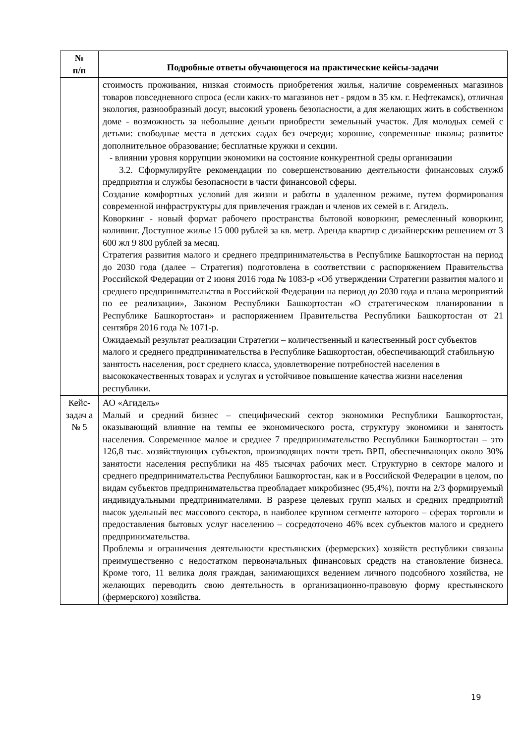| № п/п | Подробные ответы обучающегося на практические кейсы-задачи |
| --- | --- |
| | стоимость проживания, низкая стоимость приобретения жилья, наличие современных магазинов товаров повседневного спроса (если каких-то магазинов нет - рядом в 35 км. г. Нефтекамск), отличная экология, разнообразный досуг, высокий уровень безопасности, а для желающих жить в собственном доме - возможность за небольшие деньги приобрести земельный участок. Для молодых семей с детьми: свободные места в детских садах без очереди; хорошие, современные школы; развитое дополнительное образование; бесплатные кружки и секции. - влиянии уровня коррупции экономики на состояние конкурентной среды организации 3.2. Сформулируйте рекомендации по совершенствованию деятельности финансовых служб предприятия и службы безопасности в части финансовой сферы. Создание комфортных условий для жизни и работы в удаленном режиме, путем формирования современной инфраструктуры для привлечения граждан и членов их семей в г. Агидель. Коворкинг - новый формат рабочего пространства бытовой коворкинг, ремесленный коворкинг, коливинг. Доступное жилье 15 000 рублей за кв. метр. Аренда квартир с дизайнерским решением от 3 600 жл 9 800 рублей за месяц. Стратегия развития малого и среднего предпринимательства в Республике Башкортостан на период до 2030 года (далее – Стратегия) подготовлена в соответствии с распоряжением Правительства Российской Федерации от 2 июня 2016 года № 1083-р «Об утверждении Стратегии развития малого и среднего предпринимательства в Российской Федерации на период до 2030 года и плана мероприятий по ее реализации», Законом Республики Башкортостан «О стратегическом планировании в Республике Башкортостан» и распоряжением Правительства Республики Башкортостан от 21 сентября 2016 года № 1071-р. Ожидаемый результат реализации Стратегии – количественный и качественный рост субъектов малого и среднего предпринимательства в Республике Башкортостан, обеспечивающий стабильную занятость населения, рост среднего класса, удовлетворение потребностей населения в высококачественных товарах и услугах и устойчивое повышение качества жизни населения республики. |
| Кейс-задач а № 5 | АО «Агидель» Малый и средний бизнес – специфический сектор экономики Республики Башкортостан, оказывающий влияние на темпы ее экономического роста, структуру экономики и занятость населения. Современное малое и среднее 7 предпринимательство Республики Башкортостан – это 126,8 тыс. хозяйствующих субъектов, производящих почти треть ВРП, обеспечивающих около 30% занятости населения республики на 485 тысячах рабочих мест. Структурно в секторе малого и среднего предпринимательства Республики Башкортостан, как и в Российской Федерации в целом, по видам субъектов предпринимательства преобладает микробизнес (95,4%), почти на 2/3 формируемый индивидуальными предпринимателями. В разрезе целевых групп малых и средних предприятий высок удельный вес массового сектора, в наиболее крупном сегменте которого – сферах торговли и предоставления бытовых услуг населению – сосредоточено 46% всех субъектов малого и среднего предпринимательства. Проблемы и ограничения деятельности крестьянских (фермерских) хозяйств республики связаны преимущественно с недостатком первоначальных финансовых средств на становление бизнеса. Кроме того, 11 велика доля граждан, занимающихся ведением личного подсобного хозяйства, не желающих переводить свою деятельность в организационно-правовую форму крестьянского (фермерского) хозяйства. |
19